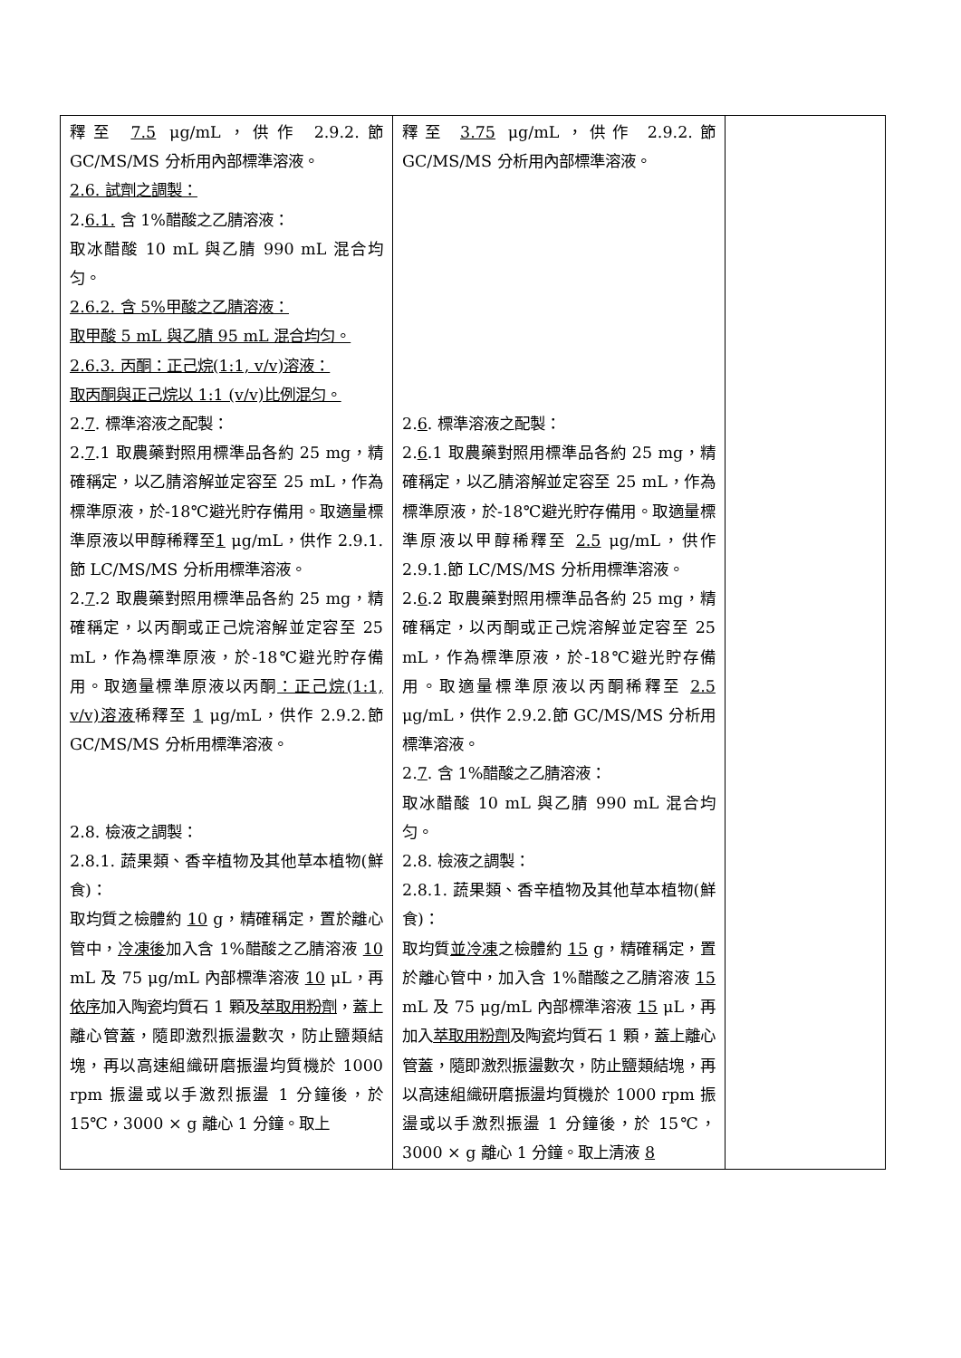| 釋至 7.5 μg/mL，供作 2.9.2.節 GC/MS/MS 分析用內部標準溶液。 2.6. 試劑之調製： 2. 6.1. 含 1%醋酸之乙腈溶液： 取冰醋酸 10 mL 與乙腈 990 mL 混合均匀。 2.6.2. 含 5%甲酸之乙腈溶液： 取甲酸 5 mL 與乙腈 95 mL 混合均匀。 2.6.3. 丙酮：正己烷(1:1, v/v)溶液： 取丙酮與正己烷以 1:1 (v/v)比例混匀。 2. 7 . 標準溶液之配製： 2. 7 .1 取農藥對照用標準品各約 25 mg，精確稱定，以乙腈溶解並定容至 25 mL，作為標準原液，於-18℃避光貯存備用。取適量標準原液以甲醇稀釋至 1 μg/mL，供作 2.9.1.節 LC/MS/MS 分析用標準溶液。 2. 7 .2 取農藥對照用標準品各約 25 mg，精確稱定，以丙酮或正己烷溶解並定容至 25 mL，作為標準原液，於-18℃避光貯存備用。取適量標準原液以丙酮 ：正己烷(1:1, v/v)溶液 稀釋至 1 μg/mL，供作 2.9.2.節 GC/MS/MS 分析用標準溶液。 2.8. 檢液之調製： 2.8.1. 蔬果類、香辛植物及其他草本植物(鮮食)： 取均質之檢體約 10 g，精確稱定，置於離心管中， 冷凍後 加入含 1%醋酸之乙腈溶液 10 mL 及 75 μg/mL 內部標準溶液 10 μL，再 依序 加入陶瓷均質石 1 顆及 萃取用粉劑 ，蓋上離心管蓋，隨即激烈振盪數次，防止鹽類結塊，再以高速組織研磨振盪均質機於 1000 rpm 振盪或以手激烈振盪 1 分鐘後，於 15℃，3000 × g 離心 1 分鐘。取上 | 釋至 3.75 μg/mL，供作 2.9.2.節 GC/MS/MS 分析用內部標準溶液。 2. 6 . 標準溶液之配製： 2. 6 .1 取農藥對照用標準品各約 25 mg，精確稱定，以乙腈溶解並定容至 25 mL，作為標準原液，於-18℃避光貯存備用。取適量標準原液以甲醇稀釋至 2.5 μg/mL，供作 2.9.1.節 LC/MS/MS 分析用標準溶液。 2. 6 .2 取農藥對照用標準品各約 25 mg，精確稱定，以丙酮或正己烷溶解並定容至 25 mL，作為標準原液，於-18℃避光貯存備用。取適量標準原液以丙酮稀釋至 2.5 μg/mL，供作 2.9.2.節 GC/MS/MS 分析用標準溶液。 2. 7 . 含 1%醋酸之乙腈溶液： 取冰醋酸 10 mL 與乙腈 990 mL 混合均匀。 2.8. 檢液之調製： 2.8.1. 蔬果類、香辛植物及其他草本植物(鮮食)： 取均質 並冷凍 之檢體約 15 g，精確稱定，置於離心管中，加入含 1%醋酸之乙腈溶液 15 mL 及 75 μg/mL 內部標準溶液 15 μL，再加入 萃取用粉劑 及陶瓷均質石 1 顆，蓋上離心管蓋，隨即激烈振盪數次，防止鹽類結塊，再以高速組織研磨振盪均質機於 1000 rpm 振盪或以手激烈振盪 1 分鐘後，於 15℃，3000 × g 離心 1 分鐘。取上清液 8 | |